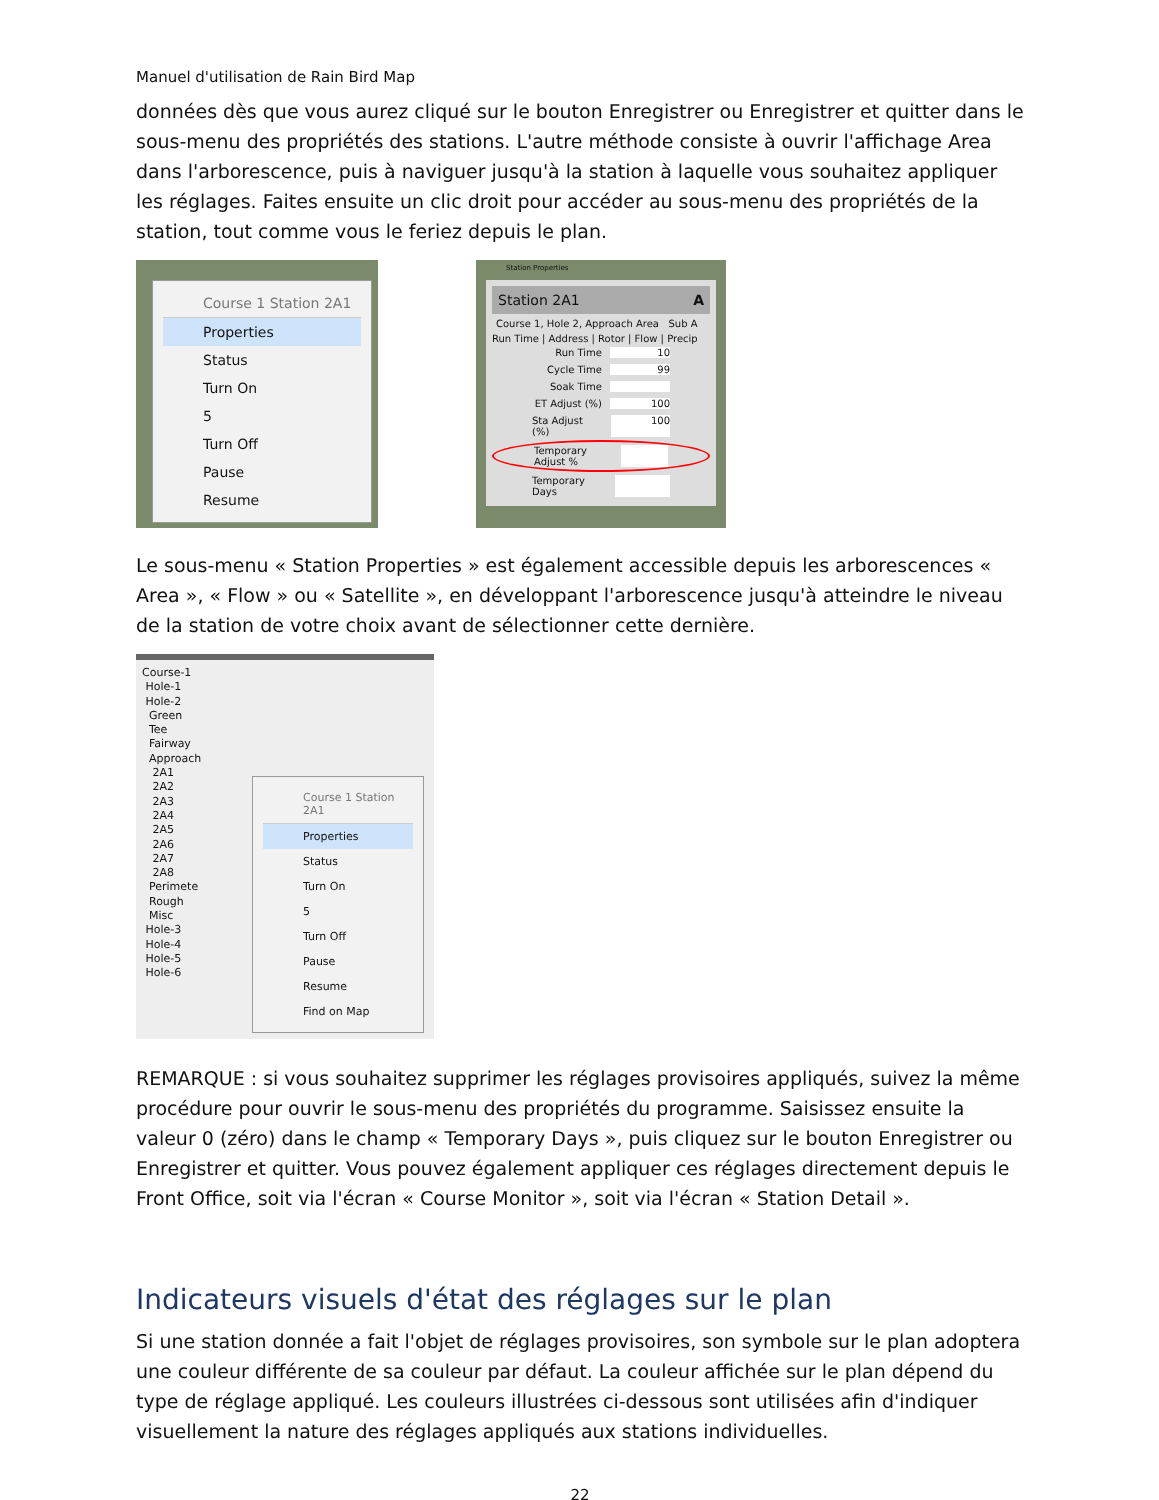Manuel d'utilisation de Rain Bird Map
données dès que vous aurez cliqué sur le bouton Enregistrer ou Enregistrer et quitter dans le sous-menu des propriétés des stations. L'autre méthode consiste à ouvrir l'affichage Area dans l'arborescence, puis à naviguer jusqu'à la station à laquelle vous souhaitez appliquer les réglages. Faites ensuite un clic droit pour accéder au sous-menu des propriétés de la station, tout comme vous le feriez depuis le plan.
Course 1 Station 2A1
Properties
Status
Turn On
5
Turn Off
Pause
Resume
Station Properties
Station 2A1 A
Course 1, Hole 2, Approach Area Sub A
Run Time | Address | Rotor | Flow | Precip
Run Time 10
Cycle Time 99
Soak Time
ET Adjust (%) 100
Sta Adjust (%) 100
Temporary Adjust %
Temporary Days
Le sous-menu « Station Properties » est également accessible depuis les arborescences « Area », « Flow » ou « Satellite », en développant l'arborescence jusqu'à atteindre le niveau de la station de votre choix avant de sélectionner cette dernière.
Course-1
Hole-1
Hole-2
Green
Tee
Fairway
Approach
2A1
2A2
2A3
2A4
2A5
2A6
2A7
2A8
Perimete
Rough
Misc
Hole-3
Hole-4
Hole-5
Hole-6
Course 1 Station 2A1
Properties
Status
Turn On
5
Turn Off
Pause
Resume
Find on Map
REMARQUE : si vous souhaitez supprimer les réglages provisoires appliqués, suivez la même procédure pour ouvrir le sous-menu des propriétés du programme. Saisissez ensuite la valeur 0 (zéro) dans le champ « Temporary Days », puis cliquez sur le bouton Enregistrer ou Enregistrer et quitter. Vous pouvez également appliquer ces réglages directement depuis le Front Office, soit via l'écran « Course Monitor », soit via l'écran « Station Detail ».
Indicateurs visuels d'état des réglages sur le plan
Si une station donnée a fait l'objet de réglages provisoires, son symbole sur le plan adoptera une couleur différente de sa couleur par défaut. La couleur affichée sur le plan dépend du type de réglage appliqué. Les couleurs illustrées ci-dessous sont utilisées afin d'indiquer visuellement la nature des réglages appliqués aux stations individuelles.
22